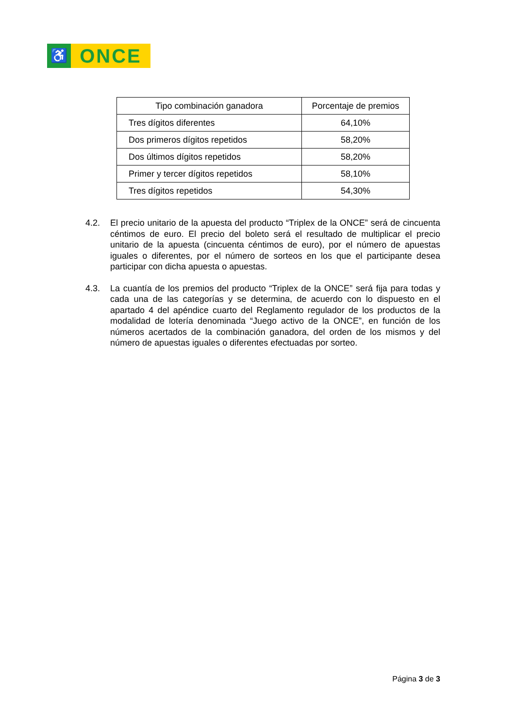♿
ONCE
| Tipo combinación ganadora | Porcentaje de premios |
| --- | --- |
| Tres dígitos diferentes | 64,10% |
| Dos primeros dígitos repetidos | 58,20% |
| Dos últimos dígitos repetidos | 58,20% |
| Primer y tercer dígitos repetidos | 58,10% |
| Tres dígitos repetidos | 54,30% |
4.2. El precio unitario de la apuesta del producto “Triplex de la ONCE” será de cincuenta céntimos de euro. El precio del boleto será el resultado de multiplicar el precio unitario de la apuesta (cincuenta céntimos de euro), por el número de apuestas iguales o diferentes, por el número de sorteos en los que el participante desea participar con dicha apuesta o apuestas.
4.3. La cuantía de los premios del producto “Triplex de la ONCE” será fija para todas y cada una de las categorías y se determina, de acuerdo con lo dispuesto en el apartado 4 del apéndice cuarto del Reglamento regulador de los productos de la modalidad de lotería denominada “Juego activo de la ONCE”, en función de los números acertados de la combinación ganadora, del orden de los mismos y del número de apuestas iguales o diferentes efectuadas por sorteo.
Página 3 de 3